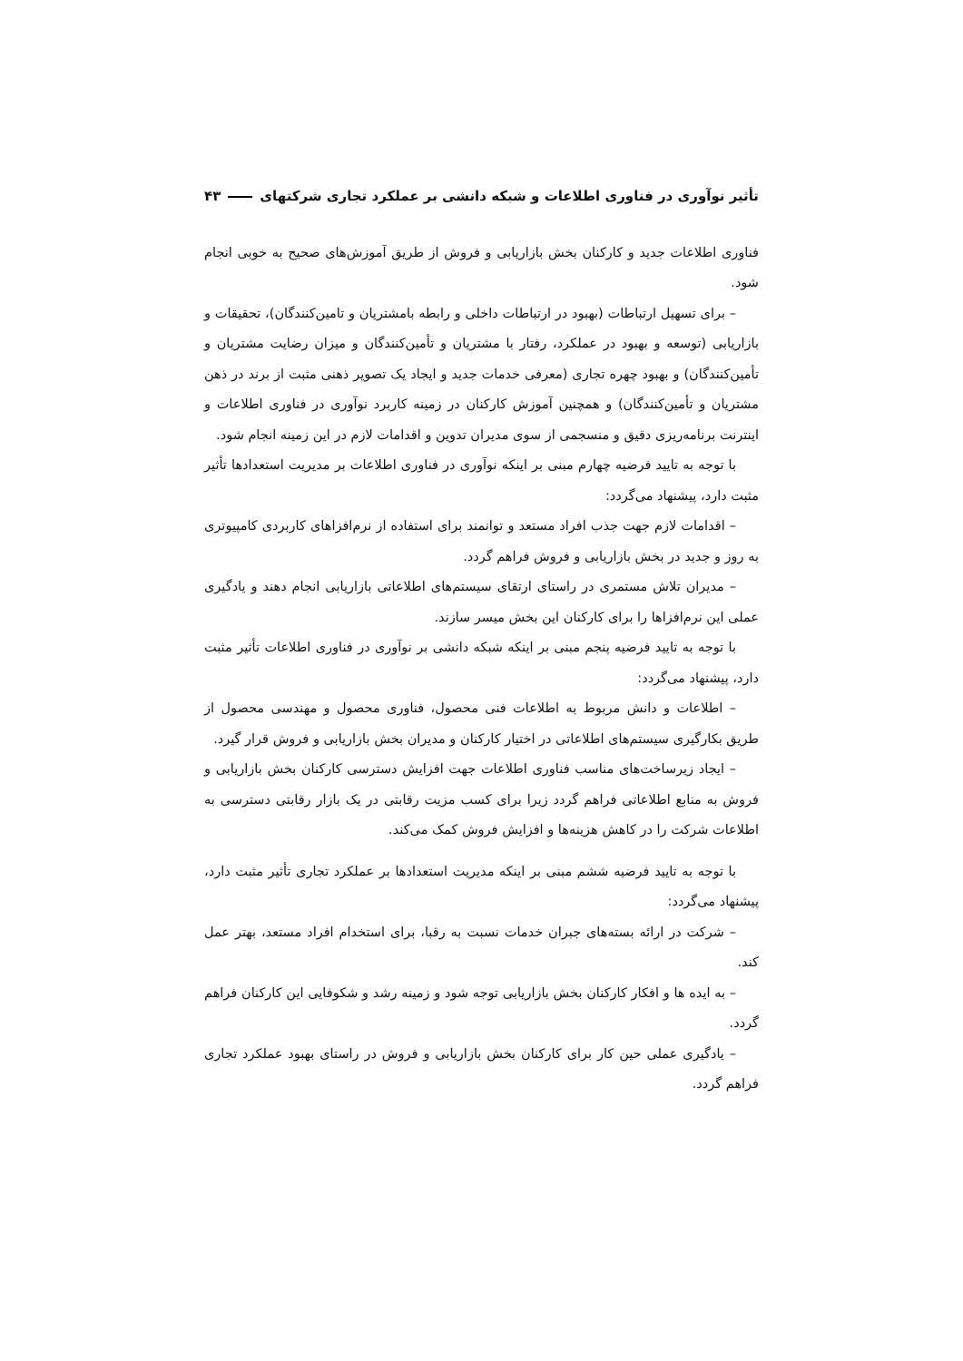تأثیر نوآوری در فناوری اطلاعات و شبکه دانشی بر عملکرد تجاری شرکتهای ۴۳
فناوری اطلاعات جدید و کارکنان بخش بازاریابی و فروش از طریق آموزش‌های صحیح به خوبی انجام شود.
– برای تسهیل ارتباطات (بهبود در ارتباطات داخلی و رابطه بامشتریان و تامین‌کنندگان)، تحقیقات و بازاریابی (توسعه و بهبود در عملکرد، رفتار با مشتریان و تأمین‌کنندگان و میزان رضایت مشتریان و تأمین‌کنندگان) و بهبود چهره تجاری (معرفی خدمات جدید و ایجاد یک تصویر ذهنی مثبت از برند در ذهن مشتریان و تأمین‌کنندگان) و همچنین آموزش کارکنان در زمینه کاربرد نوآوری در فناوری اطلاعات و اینترنت برنامه‌ریزی دقیق و منسجمی از سوی مدیران تدوین و اقدامات لازم در این زمینه انجام شود.
با توجه به تایید فرضیه چهارم مبنی بر اینکه نوآوری در فناوری اطلاعات بر مدیریت استعدادها تأثیر مثبت دارد، پیشنهاد می‌گردد:
– اقدامات لازم جهت جذب افراد مستعد و توانمند برای استفاده از نرم‌افزاهای کاربردی کامپیوتری به روز و جدید در بخش بازاریابی و فروش فراهم گردد.
– مدیران تلاش مستمری در راستای ارتقای سیستم‌های اطلاعاتی بازاریابی انجام دهند و یادگیری عملی این نرم‌افزاها را برای کارکنان این بخش میسر سازند.
با توجه به تایید فرضیه پنجم مبنی بر اینکه شبکه دانشی بر نوآوری در فناوری اطلاعات تأثیر مثبت دارد، پیشنهاد می‌گردد:
– اطلاعات و دانش مربوط به اطلاعات فنی محصول، فناوری محصول و مهندسی محصول از طریق بکارگیری سیستم‌های اطلاعاتی در اختیار کارکنان و مدیران بخش بازاریابی و فروش قرار گیرد.
– ایجاد زیرساخت‌های مناسب فناوری اطلاعات جهت افزایش دسترسی کارکنان بخش بازاریابی و فروش به منابع اطلاعاتی فراهم گردد زیرا برای کسب مزیت رقابتی در یک بازار رقابتی دسترسی به اطلاعات شرکت را در کاهش هزینه‌ها و افزایش فروش کمک می‌کند.
با توجه به تایید فرضیه ششم مبنی بر اینکه مدیریت استعدادها بر عملکرد تجاری تأثیر مثبت دارد، پیشنهاد می‌گردد:
– شرکت در ارائه بسته‌های جبران خدمات نسبت به رقبا، برای استخدام افراد مستعد، بهتر عمل کند.
– به ایده ها و افکار کارکنان بخش بازاریابی توجه شود و زمینه رشد و شکوفایی این کارکنان فراهم گردد.
– یادگیری عملی حین کار برای کارکنان بخش بازاریابی و فروش در راستای بهبود عملکرد تجاری فراهم گردد.